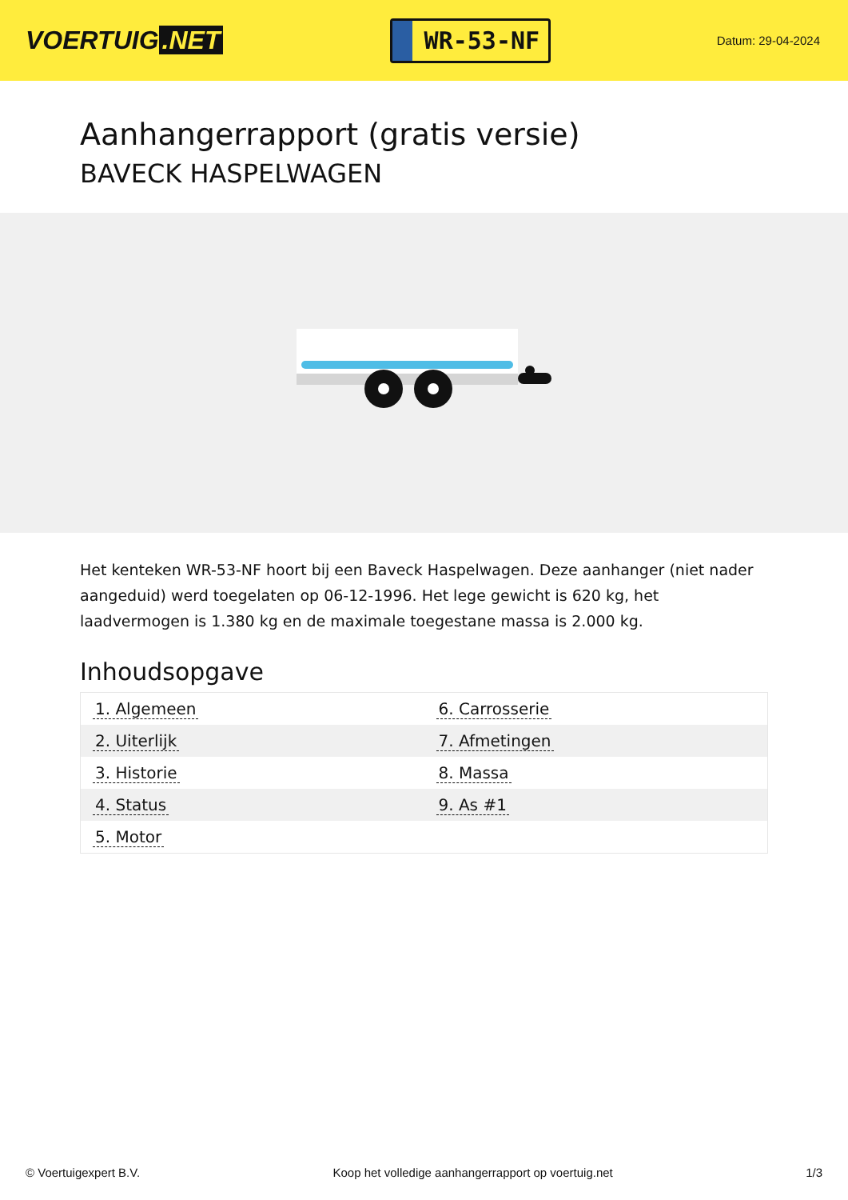VOERTUIG.NET
WR-53-NF
Datum: 29-04-2024
Aanhangerrapport (gratis versie)
BAVECK HASPELWAGEN
Het kenteken WR-53-NF hoort bij een Baveck Haspelwagen. Deze aanhanger (niet nader aangeduid) werd toegelaten op 06-12-1996. Het lege gewicht is 620 kg, het laadvermogen is 1.380 kg en de maximale toegestane massa is 2.000 kg.
Inhoudsopgave
| 1. Algemeen | 6. Carrosserie |
| 2. Uiterlijk | 7. Afmetingen |
| 3. Historie | 8. Massa |
| 4. Status | 9. As #1 |
| 5. Motor | |
© Voertuigexpert B.V. Koop het volledige aanhangerrapport op voertuig.net
1/3